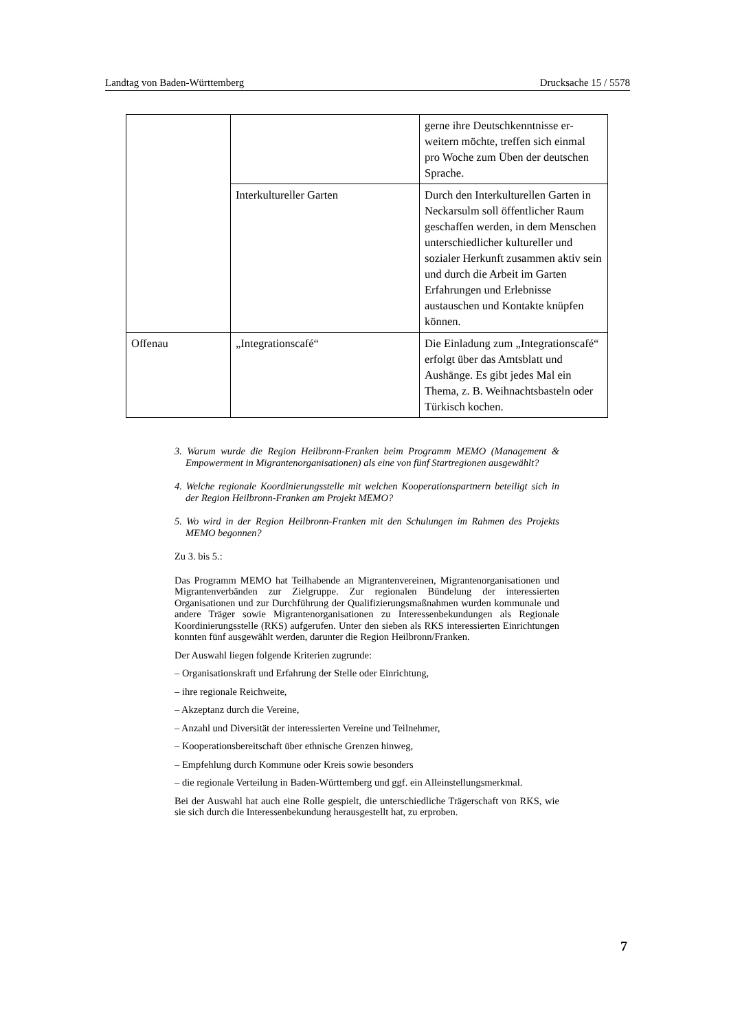Landtag von Baden-Württemberg Drucksache 15 / 5578
| | | gerne ihre Deutschkenntnisse er­weitern möchte, treffen sich einmal pro Woche zum Üben der deut­schen Sprache. |
| | Interkultureller Garten | Durch den Interkulturellen Garten in Neckarsulm soll öffentlicher Raum geschaffen werden, in dem Menschen unterschiedlicher kultu­reller und sozialer Herkunft zu­sammen aktiv sein und durch die Arbeit im Garten Erfahrungen und Erlebnisse austauschen und Kon­takte knüpfen können. |
| Offenau | „Integrationscafé“ | Die Einladung zum „Integrations­café“ erfolgt über das Amtsblatt und Aushänge. Es gibt jedes Mal ein Thema, z. B. Weihnachts­basteln oder Türkisch kochen. |
3. Warum wurde die Region Heilbronn-Franken beim Programm MEMO (Mana­gement & Empowerment in Migrantenorganisationen) als eine von fünf Start­regionen ausgewählt?
4. Welche regionale Koordinierungsstelle mit welchen Kooperationspartnern be­teiligt sich in der Region Heilbronn-Franken am Projekt MEMO?
5. Wo wird in der Region Heilbronn-Franken mit den Schulungen im Rahmen des Projekts MEMO begonnen?
Zu 3. bis 5.:
Das Programm MEMO hat Teilhabende an Migrantenvereinen, Migrantenorgani­sationen und Migrantenverbänden zur Zielgruppe. Zur regionalen Bündelung der interessierten Organisationen und zur Durchführung der Qualifizierungsmaßnah­men wurden kommunale und andere Träger sowie Migrantenorganisationen zu Interessenbekundungen als Regionale Koordinierungsstelle (RKS) aufgerufen. Unter den sieben als RKS interessierten Einrichtungen konnten fünf ausgewählt werden, darunter die Region Heilbronn/Franken.
Der Auswahl liegen folgende Kriterien zugrunde:
– Organisationskraft und Erfahrung der Stelle oder Einrichtung,
– ihre regionale Reichweite,
– Akzeptanz durch die Vereine,
– Anzahl und Diversität der interessierten Vereine und Teilnehmer,
– Kooperationsbereitschaft über ethnische Grenzen hinweg,
– Empfehlung durch Kommune oder Kreis sowie besonders
– die regionale Verteilung in Baden-Württemberg und ggf. ein Alleinstellungs­merkmal.
Bei der Auswahl hat auch eine Rolle gespielt, die unterschiedliche Trägerschaft von RKS, wie sie sich durch die Interessenbekundung herausgestellt hat, zu er­proben.
7